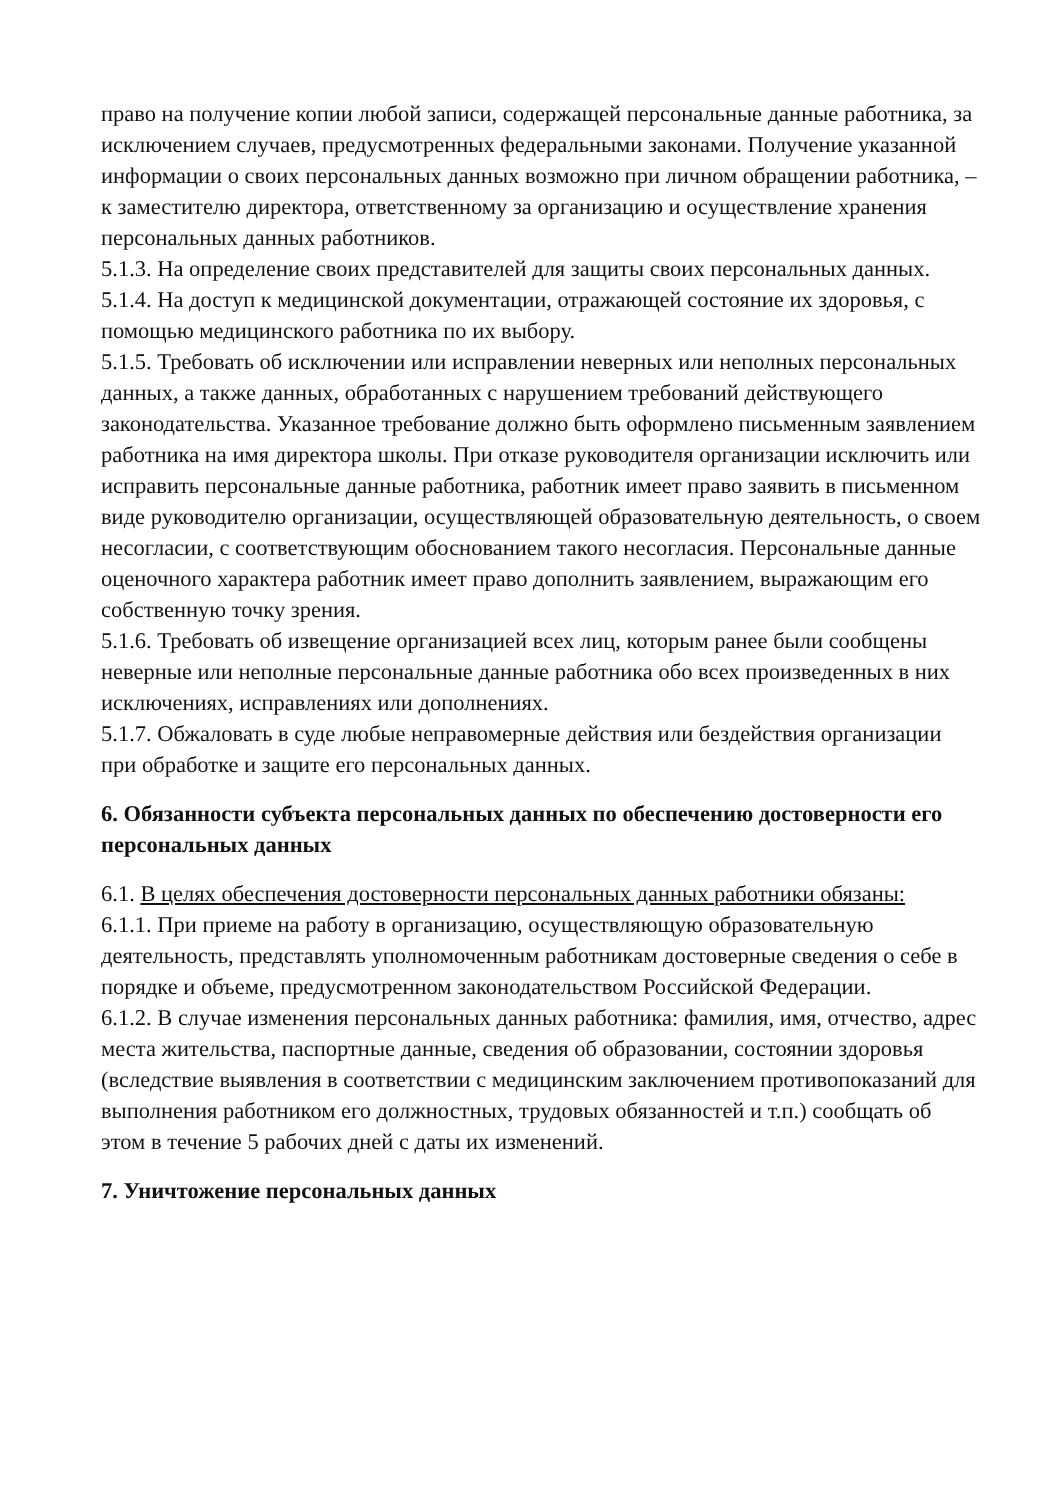право на получение копии любой записи, содержащей персональные данные работника, за исключением случаев, предусмотренных федеральными законами. Получение указанной информации о своих персональных данных возможно при личном обращении работника, – к заместителю директора, ответственному за организацию и осуществление хранения персональных данных работников.
5.1.3. На определение своих представителей для защиты своих персональных данных.
5.1.4. На доступ к медицинской документации, отражающей состояние их здоровья, с помощью медицинского работника по их выбору.
5.1.5. Требовать об исключении или исправлении неверных или неполных персональных данных, а также данных, обработанных с нарушением требований действующего законодательства. Указанное требование должно быть оформлено письменным заявлением работника на имя директора школы. При отказе руководителя организации исключить или исправить персональные данные работника, работник имеет право заявить в письменном виде руководителю организации, осуществляющей образовательную деятельность, о своем несогласии, с соответствующим обоснованием такого несогласия. Персональные данные оценочного характера работник имеет право дополнить заявлением, выражающим его собственную точку зрения.
5.1.6. Требовать об извещение организацией всех лиц, которым ранее были сообщены неверные или неполные персональные данные работника обо всех произведенных в них исключениях, исправлениях или дополнениях.
5.1.7. Обжаловать в суде любые неправомерные действия или бездействия организации при обработке и защите его персональных данных.
6. Обязанности субъекта персональных данных по обеспечению достоверности его персональных данных
6.1. В целях обеспечения достоверности персональных данных работники обязаны:
6.1.1. При приеме на работу в организацию, осуществляющую образовательную деятельность, представлять уполномоченным работникам достоверные сведения о себе в порядке и объеме, предусмотренном законодательством Российской Федерации.
6.1.2. В случае изменения персональных данных работника: фамилия, имя, отчество, адрес места жительства, паспортные данные, сведения об образовании, состоянии здоровья (вследствие выявления в соответствии с медицинским заключением противопоказаний для выполнения работником его должностных, трудовых обязанностей и т.п.) сообщать об этом в течение 5 рабочих дней с даты их изменений.
7. Уничтожение персональных данных